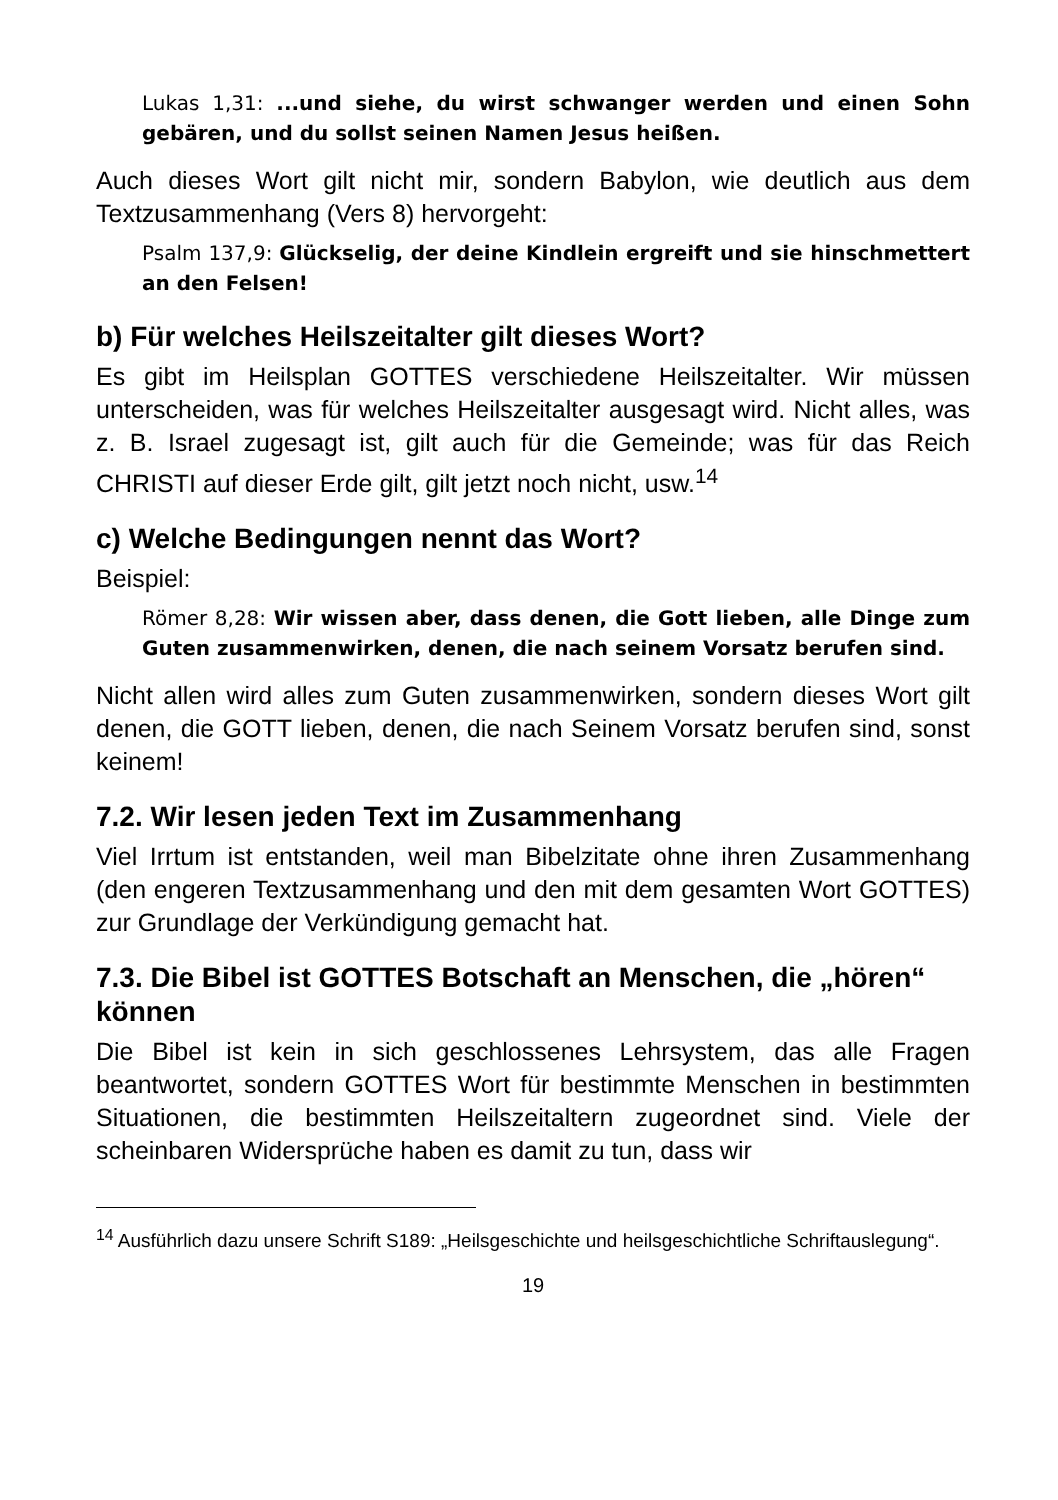Lukas 1,31: ...und siehe, du wirst schwanger werden und einen Sohn gebären, und du sollst seinen Namen Jesus heißen.
Auch dieses Wort gilt nicht mir, sondern Babylon, wie deutlich aus dem Textzusammenhang (Vers 8) hervorgeht:
Psalm 137,9: Glückselig, der deine Kindlein ergreift und sie hinschmettert an den Felsen!
b) Für welches Heilszeitalter gilt dieses Wort?
Es gibt im Heilsplan GOTTES verschiedene Heilszeitalter. Wir müssen unterscheiden, was für welches Heilszeitalter ausgesagt wird. Nicht alles, was z. B. Israel zugesagt ist, gilt auch für die Gemeinde; was für das Reich CHRISTI auf dieser Erde gilt, gilt jetzt noch nicht, usw.<sup>14</sup>
c) Welche Bedingungen nennt das Wort?
Beispiel:
Römer 8,28: Wir wissen aber, dass denen, die Gott lieben, alle Dinge zum Guten zusammenwirken, denen, die nach seinem Vorsatz berufen sind.
Nicht allen wird alles zum Guten zusammenwirken, sondern dieses Wort gilt denen, die GOTT lieben, denen, die nach Seinem Vorsatz berufen sind, sonst keinem!
7.2. Wir lesen jeden Text im Zusammenhang
Viel Irrtum ist entstanden, weil man Bibelzitate ohne ihren Zusammenhang (den engeren Textzusammenhang und den mit dem gesamten Wort GOTTES) zur Grundlage der Verkündigung gemacht hat.
7.3. Die Bibel ist GOTTES Botschaft an Menschen, die „hören“ können
Die Bibel ist kein in sich geschlossenes Lehrsystem, das alle Fragen beantwortet, sondern GOTTES Wort für bestimmte Menschen in bestimmten Situationen, die bestimmten Heilszeitaltern zugeordnet sind. Viele der scheinbaren Widersprüche haben es damit zu tun, dass wir
<sup>14</sup> Ausführlich dazu unsere Schrift S189: „Heilsgeschichte und heilsgeschichtliche Schriftauslegung“.
19